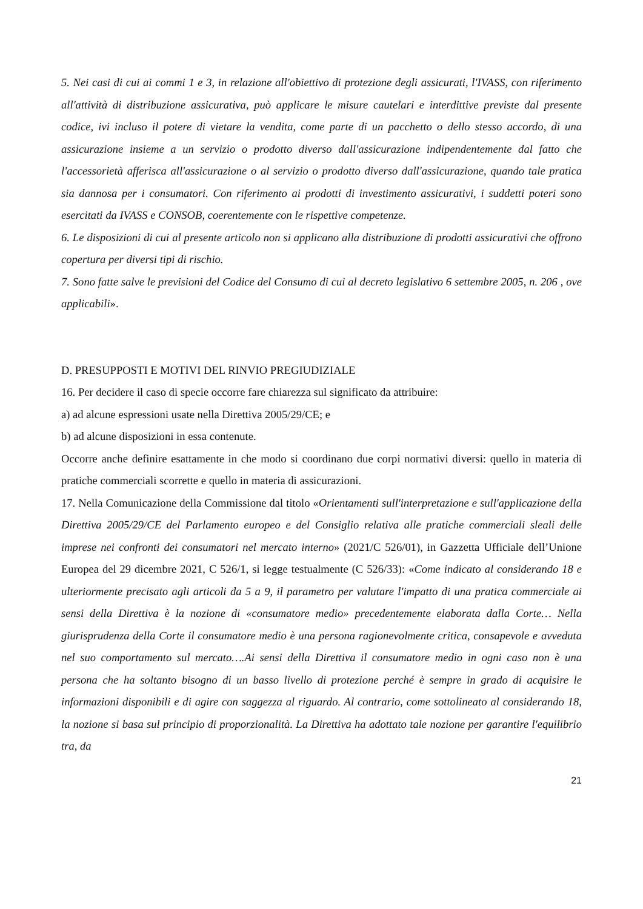5. Nei casi di cui ai commi 1 e 3, in relazione all'obiettivo di protezione degli assicurati, l'IVASS, con riferimento all'attività di distribuzione assicurativa, può applicare le misure cautelari e interdittive previste dal presente codice, ivi incluso il potere di vietare la vendita, come parte di un pacchetto o dello stesso accordo, di una assicurazione insieme a un servizio o prodotto diverso dall'assicurazione indipendentemente dal fatto che l'accessorietà afferisca all'assicurazione o al servizio o prodotto diverso dall'assicurazione, quando tale pratica sia dannosa per i consumatori. Con riferimento ai prodotti di investimento assicurativi, i suddetti poteri sono esercitati da IVASS e CONSOB, coerentemente con le rispettive competenze.
6. Le disposizioni di cui al presente articolo non si applicano alla distribuzione di prodotti assicurativi che offrono copertura per diversi tipi di rischio.
7. Sono fatte salve le previsioni del Codice del Consumo di cui al decreto legislativo 6 settembre 2005, n. 206 , ove applicabili».
D. PRESUPPOSTI E MOTIVI DEL RINVIO PREGIUDIZIALE
16. Per decidere il caso di specie occorre fare chiarezza sul significato da attribuire:
a) ad alcune espressioni usate nella Direttiva 2005/29/CE; e
b) ad alcune disposizioni in essa contenute.
Occorre anche definire esattamente in che modo si coordinano due corpi normativi diversi: quello in materia di pratiche commerciali scorrette e quello in materia di assicurazioni.
17. Nella Comunicazione della Commissione dal titolo «Orientamenti sull'interpretazione e sull'applicazione della Direttiva 2005/29/CE del Parlamento europeo e del Consiglio relativa alle pratiche commerciali sleali delle imprese nei confronti dei consumatori nel mercato interno» (2021/C 526/01), in Gazzetta Ufficiale dell’Unione Europea del 29 dicembre 2021, C 526/1, si legge testualmente (C 526/33): «Come indicato al considerando 18 e ulteriormente precisato agli articoli da 5 a 9, il parametro per valutare l'impatto di una pratica commerciale ai sensi della Direttiva è la nozione di «consumatore medio» precedentemente elaborata dalla Corte… Nella giurisprudenza della Corte il consumatore medio è una persona ragionevolmente critica, consapevole e avveduta nel suo comportamento sul mercato….Ai sensi della Direttiva il consumatore medio in ogni caso non è una persona che ha soltanto bisogno di un basso livello di protezione perché è sempre in grado di acquisire le informazioni disponibili e di agire con saggezza al riguardo. Al contrario, come sottolineato al considerando 18, la nozione si basa sul principio di proporzionalità. La Direttiva ha adottato tale nozione per garantire l'equilibrio tra, da
21